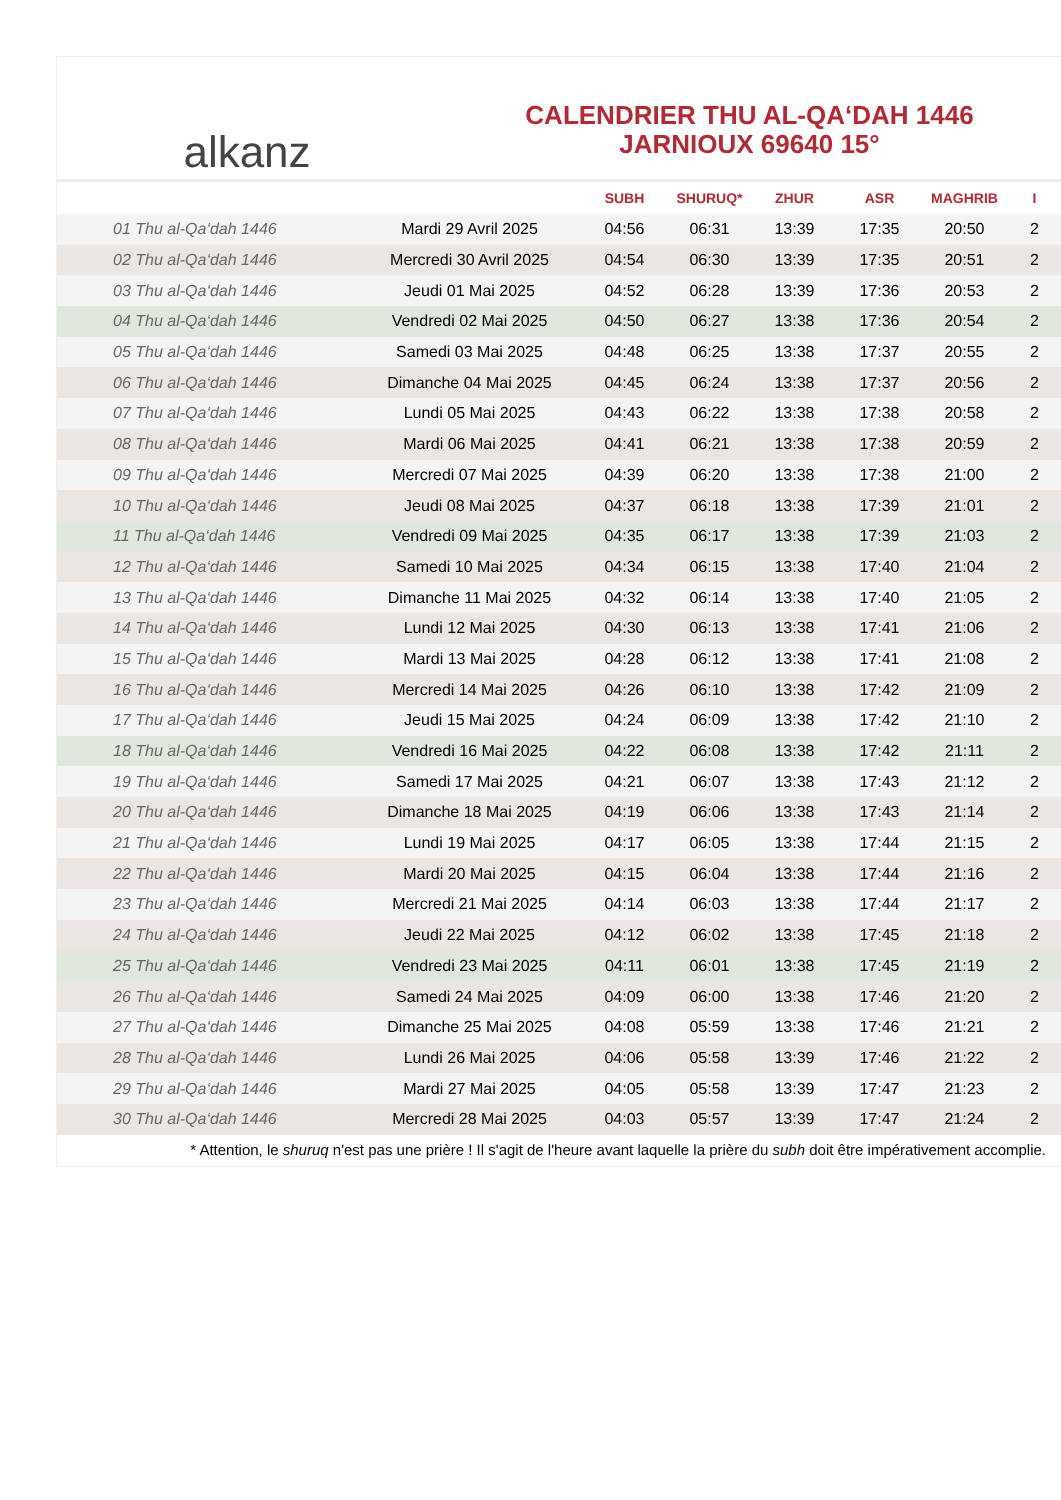alkanz
CALENDRIER THU AL-QA‘DAH 1446
JARNIOUX 69640 15°
| | | SUBH | SHURUQ* | ZHUR | ASR | MAGHRIB | I |
| --- | --- | --- | --- | --- | --- | --- | --- |
| 01 Thu al-Qa‘dah 1446 | Mardi 29 Avril 2025 | 04:56 | 06:31 | 13:39 | 17:35 | 20:50 | 2 |
| 02 Thu al-Qa‘dah 1446 | Mercredi 30 Avril 2025 | 04:54 | 06:30 | 13:39 | 17:35 | 20:51 | 2 |
| 03 Thu al-Qa‘dah 1446 | Jeudi 01 Mai 2025 | 04:52 | 06:28 | 13:39 | 17:36 | 20:53 | 2 |
| 04 Thu al-Qa‘dah 1446 | Vendredi 02 Mai 2025 | 04:50 | 06:27 | 13:38 | 17:36 | 20:54 | 2 |
| 05 Thu al-Qa‘dah 1446 | Samedi 03 Mai 2025 | 04:48 | 06:25 | 13:38 | 17:37 | 20:55 | 2 |
| 06 Thu al-Qa‘dah 1446 | Dimanche 04 Mai 2025 | 04:45 | 06:24 | 13:38 | 17:37 | 20:56 | 2 |
| 07 Thu al-Qa‘dah 1446 | Lundi 05 Mai 2025 | 04:43 | 06:22 | 13:38 | 17:38 | 20:58 | 2 |
| 08 Thu al-Qa‘dah 1446 | Mardi 06 Mai 2025 | 04:41 | 06:21 | 13:38 | 17:38 | 20:59 | 2 |
| 09 Thu al-Qa‘dah 1446 | Mercredi 07 Mai 2025 | 04:39 | 06:20 | 13:38 | 17:38 | 21:00 | 2 |
| 10 Thu al-Qa‘dah 1446 | Jeudi 08 Mai 2025 | 04:37 | 06:18 | 13:38 | 17:39 | 21:01 | 2 |
| 11 Thu al-Qa‘dah 1446 | Vendredi 09 Mai 2025 | 04:35 | 06:17 | 13:38 | 17:39 | 21:03 | 2 |
| 12 Thu al-Qa‘dah 1446 | Samedi 10 Mai 2025 | 04:34 | 06:15 | 13:38 | 17:40 | 21:04 | 2 |
| 13 Thu al-Qa‘dah 1446 | Dimanche 11 Mai 2025 | 04:32 | 06:14 | 13:38 | 17:40 | 21:05 | 2 |
| 14 Thu al-Qa‘dah 1446 | Lundi 12 Mai 2025 | 04:30 | 06:13 | 13:38 | 17:41 | 21:06 | 2 |
| 15 Thu al-Qa‘dah 1446 | Mardi 13 Mai 2025 | 04:28 | 06:12 | 13:38 | 17:41 | 21:08 | 2 |
| 16 Thu al-Qa‘dah 1446 | Mercredi 14 Mai 2025 | 04:26 | 06:10 | 13:38 | 17:42 | 21:09 | 2 |
| 17 Thu al-Qa‘dah 1446 | Jeudi 15 Mai 2025 | 04:24 | 06:09 | 13:38 | 17:42 | 21:10 | 2 |
| 18 Thu al-Qa‘dah 1446 | Vendredi 16 Mai 2025 | 04:22 | 06:08 | 13:38 | 17:42 | 21:11 | 2 |
| 19 Thu al-Qa‘dah 1446 | Samedi 17 Mai 2025 | 04:21 | 06:07 | 13:38 | 17:43 | 21:12 | 2 |
| 20 Thu al-Qa‘dah 1446 | Dimanche 18 Mai 2025 | 04:19 | 06:06 | 13:38 | 17:43 | 21:14 | 2 |
| 21 Thu al-Qa‘dah 1446 | Lundi 19 Mai 2025 | 04:17 | 06:05 | 13:38 | 17:44 | 21:15 | 2 |
| 22 Thu al-Qa‘dah 1446 | Mardi 20 Mai 2025 | 04:15 | 06:04 | 13:38 | 17:44 | 21:16 | 2 |
| 23 Thu al-Qa‘dah 1446 | Mercredi 21 Mai 2025 | 04:14 | 06:03 | 13:38 | 17:44 | 21:17 | 2 |
| 24 Thu al-Qa‘dah 1446 | Jeudi 22 Mai 2025 | 04:12 | 06:02 | 13:38 | 17:45 | 21:18 | 2 |
| 25 Thu al-Qa‘dah 1446 | Vendredi 23 Mai 2025 | 04:11 | 06:01 | 13:38 | 17:45 | 21:19 | 2 |
| 26 Thu al-Qa‘dah 1446 | Samedi 24 Mai 2025 | 04:09 | 06:00 | 13:38 | 17:46 | 21:20 | 2 |
| 27 Thu al-Qa‘dah 1446 | Dimanche 25 Mai 2025 | 04:08 | 05:59 | 13:38 | 17:46 | 21:21 | 2 |
| 28 Thu al-Qa‘dah 1446 | Lundi 26 Mai 2025 | 04:06 | 05:58 | 13:39 | 17:46 | 21:22 | 2 |
| 29 Thu al-Qa‘dah 1446 | Mardi 27 Mai 2025 | 04:05 | 05:58 | 13:39 | 17:47 | 21:23 | 2 |
| 30 Thu al-Qa‘dah 1446 | Mercredi 28 Mai 2025 | 04:03 | 05:57 | 13:39 | 17:47 | 21:24 | 2 |
* Attention, le shuruq n'est pas une prière ! Il s'agit de l'heure avant laquelle la prière du subh doit être impérativement accomplie.